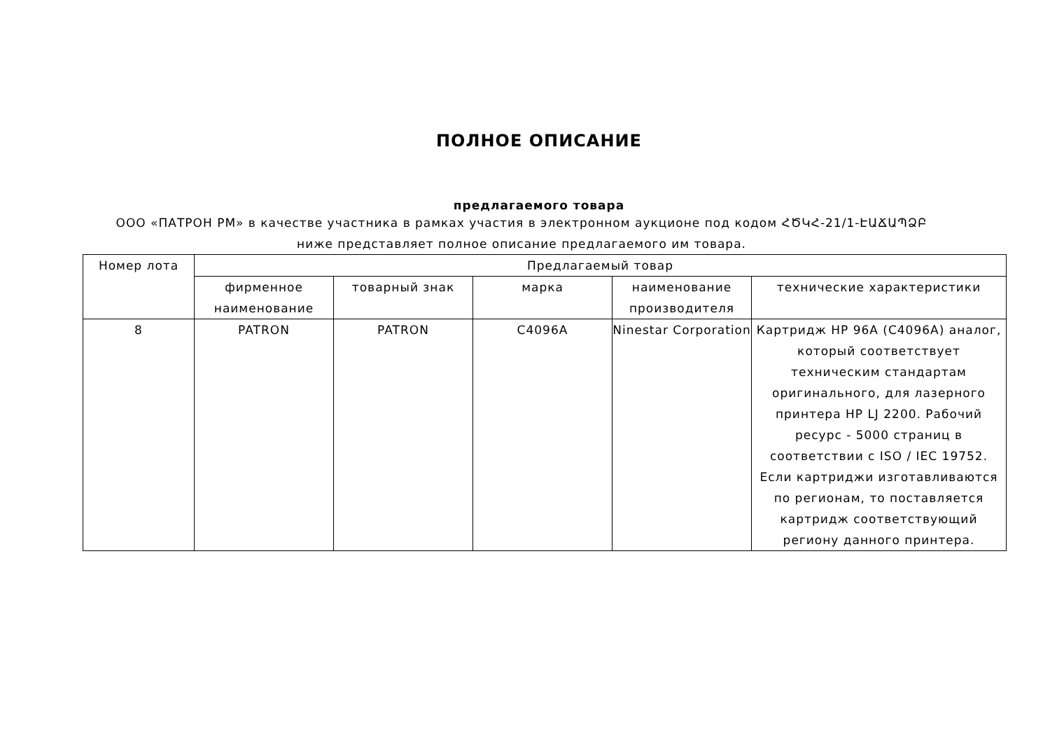ПОЛНОЕ ОПИСАНИЕ
предлагаемого товара
ООО «ПАТРОН РМ» в качестве участника в рамках участия в электронном аукционе под кодом ՀԾԿՀ-21/1-ԷԱՃԱՊՁԲ ниже представляет полное описание предлагаемого им товара.
| Номер лота | Предлагаемый товар | | | | |
| --- | --- | --- | --- | --- | --- |
| | фирменное наименование | товарный знак | марка | наименование производителя | технические характеристики |
| 8 | PATRON | PATRON | C4096A | Ninestar Corporation | Картридж HP 96A (C4096A) аналог, который соответствует техническим стандартам оригинального, для лазерного принтера HP LJ 2200. Рабочий ресурс - 5000 страниц в соответствии с ISO / IEC 19752. Если картриджи изготавливаются по регионам, то поставляется картридж соответствующий региону данного принтера. |